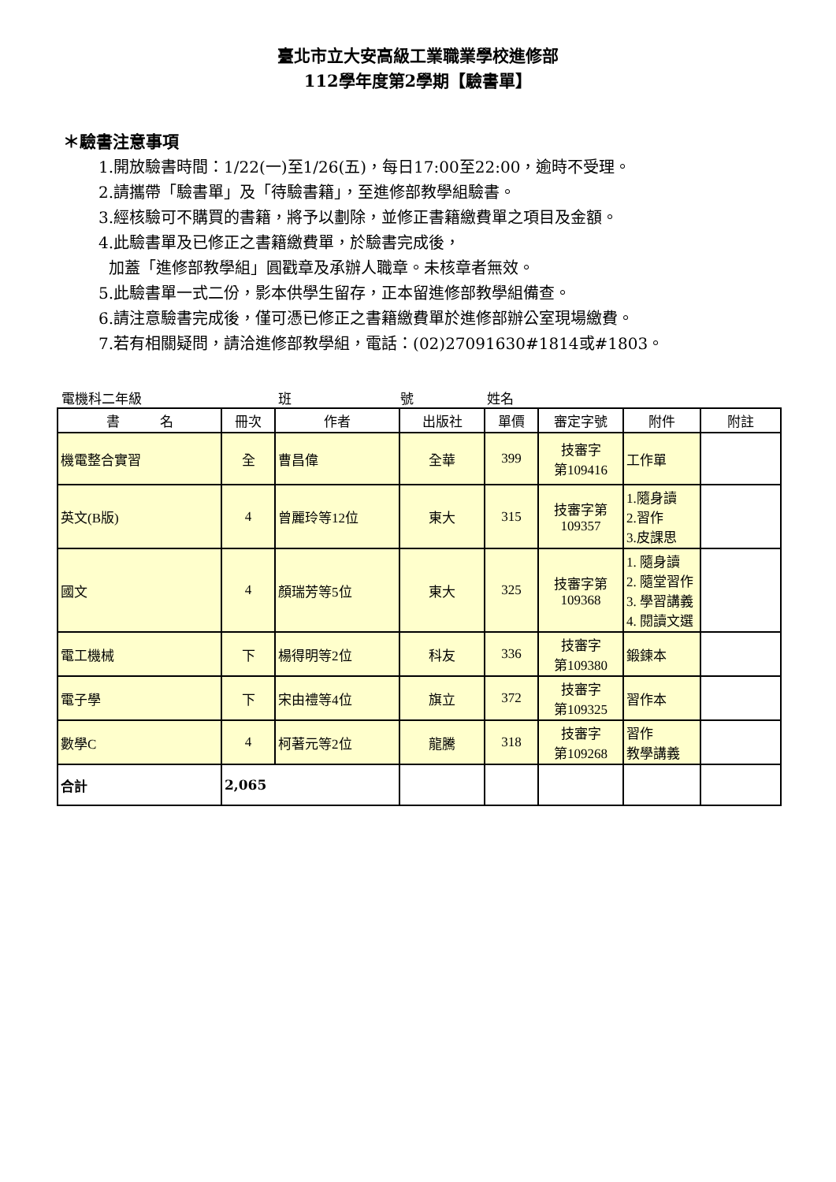臺北市立大安高級工業職業學校進修部
112學年度第2學期【驗書單】
＊驗書注意事項
1.開放驗書時間：1/22(一)至1/26(五)，每日17:00至22:00，逾時不受理。
2.請攜帶「驗書單」及「待驗書籍」，至進修部教學組驗書。
3.經核驗可不購買的書籍，將予以劃除，並修正書籍繳費單之項目及金額。
4.此驗書單及已修正之書籍繳費單，於驗書完成後，
加蓋「進修部教學組」圓戳章及承辦人職章。未核章者無效。
5.此驗書單一式二份，影本供學生留存，正本留進修部教學組備查。
6.請注意驗書完成後，僅可憑已修正之書籍繳費單於進修部辦公室現場繳費。
7.若有相關疑問，請洽進修部教學組，電話：(02)27091630#1814或#1803。
電機科二年級 班 號 姓名
| 書 名 | 冊次 | 作者 | 出版社 | 單價 | 審定字號 | 附件 | 附註 |
| --- | --- | --- | --- | --- | --- | --- | --- |
| 機電整合實習 | 全 | 曹昌偉 | 全華 | 399 | 技審字 第109416 | 工作單 | |
| 英文(B版) | 4 | 曾麗玲等12位 | 東大 | 315 | 技審字第 109357 | 1.隨身讀 2.習作 3.皮課思 | |
| 國文 | 4 | 顏瑞芳等5位 | 東大 | 325 | 技審字第 109368 | 1. 隨身讀 2. 隨堂習作 3. 學習講義 4. 閱讀文選 | |
| 電工機械 | 下 | 楊得明等2位 | 科友 | 336 | 技審字 第109380 | 鍛鍊本 | |
| 電子學 | 下 | 宋由禮等4位 | 旗立 | 372 | 技審字 第109325 | 習作本 | |
| 數學C | 4 | 柯著元等2位 | 龍騰 | 318 | 技審字 第109268 | 習作 教學講義 | |
| 合計 | 2,065 | | | | | | |